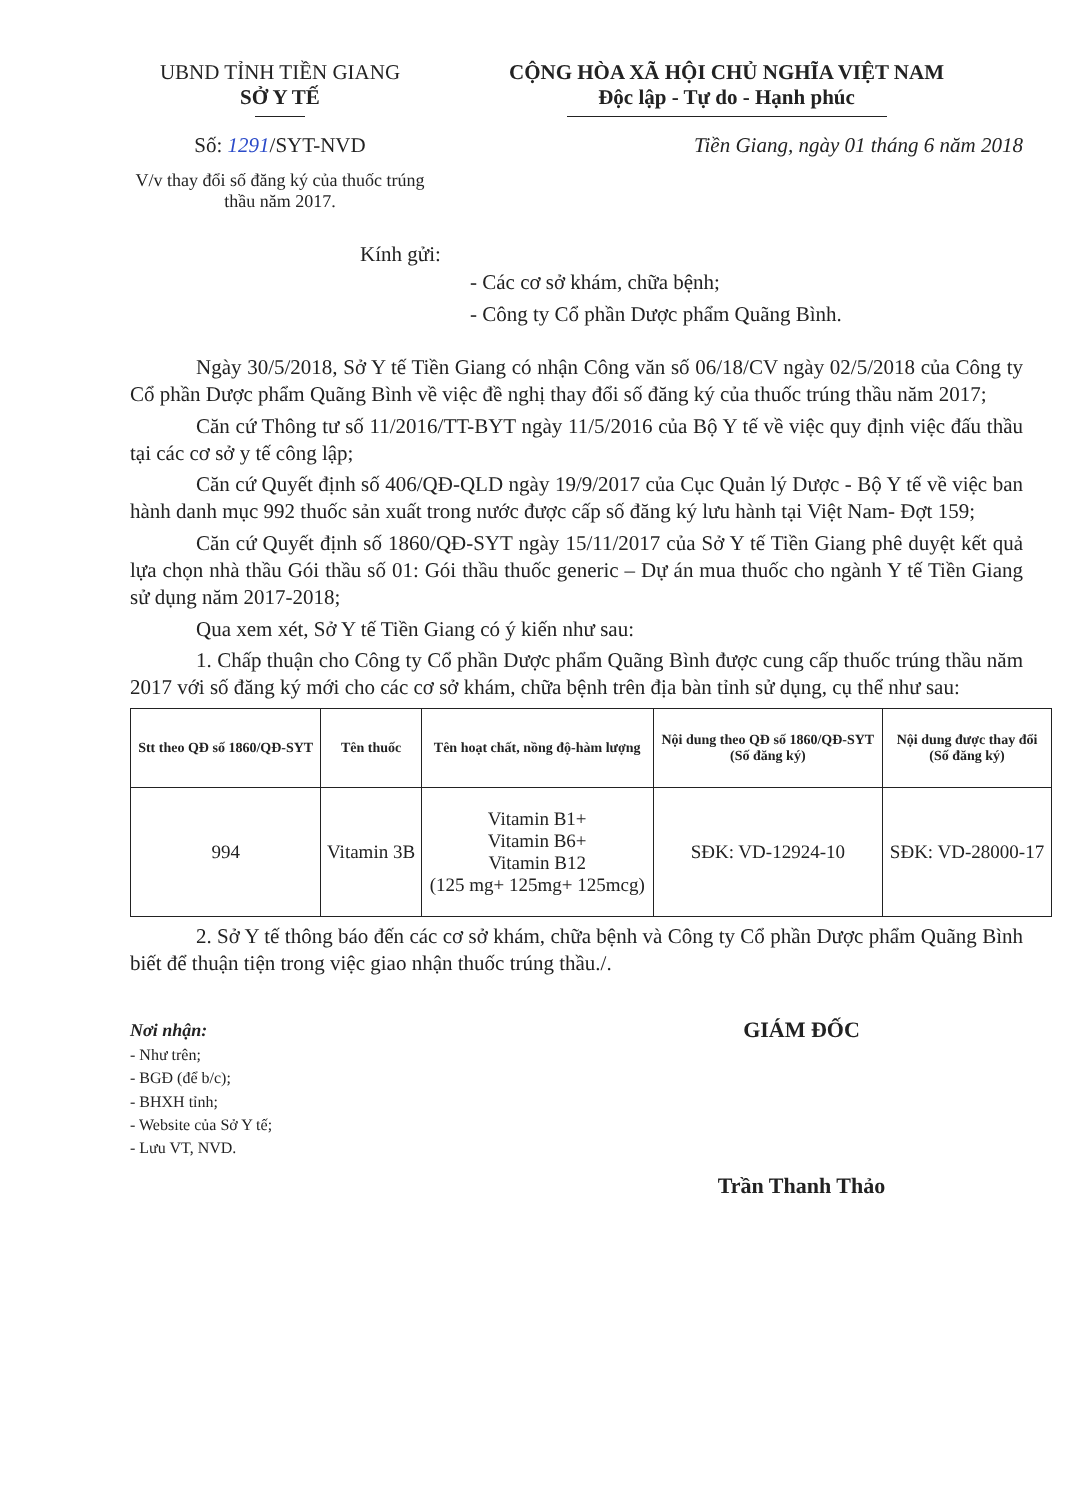UBND TỈNH TIỀN GIANG
SỞ Y TẾ
Số: 1291/SYT-NVD
V/v thay đổi số đăng ký của thuốc trúng thầu năm 2017.
CỘNG HÒA XÃ HỘI CHỦ NGHĨA VIỆT NAM
Độc lập - Tự do - Hạnh phúc
Tiền Giang, ngày 01 tháng 6 năm 2018
Kính gửi:
- Các cơ sở khám, chữa bệnh;
- Công ty Cổ phần Dược phẩm Quãng Bình.
Ngày 30/5/2018, Sở Y tế Tiền Giang có nhận Công văn số 06/18/CV ngày 02/5/2018 của Công ty Cổ phần Dược phẩm Quãng Bình về việc đề nghị thay đổi số đăng ký của thuốc trúng thầu năm 2017;
Căn cứ Thông tư số 11/2016/TT-BYT ngày 11/5/2016 của Bộ Y tế về việc quy định việc đấu thầu tại các cơ sở y tế công lập;
Căn cứ Quyết định số 406/QĐ-QLD ngày 19/9/2017 của Cục Quản lý Dược - Bộ Y tế về việc ban hành danh mục 992 thuốc sản xuất trong nước được cấp số đăng ký lưu hành tại Việt Nam- Đợt 159;
Căn cứ Quyết định số 1860/QĐ-SYT ngày 15/11/2017 của Sở Y tế Tiền Giang phê duyệt kết quả lựa chọn nhà thầu Gói thầu số 01: Gói thầu thuốc generic – Dự án mua thuốc cho ngành Y tế Tiền Giang sử dụng năm 2017-2018;
Qua xem xét, Sở Y tế Tiền Giang có ý kiến như sau:
1. Chấp thuận cho Công ty Cổ phần Dược phẩm Quãng Bình được cung cấp thuốc trúng thầu năm 2017 với số đăng ký mới cho các cơ sở khám, chữa bệnh trên địa bàn tỉnh sử dụng, cụ thể như sau:
| Stt theo QĐ số 1860/QĐ-SYT | Tên thuốc | Tên hoạt chất, nồng độ-hàm lượng | Nội dung theo QĐ số 1860/QĐ-SYT (Số đăng ký) | Nội dung được thay đổi (Số đăng ký) |
| --- | --- | --- | --- | --- |
| 994 | Vitamin 3B | Vitamin B1+ Vitamin B6+ Vitamin B12 (125 mg+ 125mg+ 125mcg) | SĐK: VD-12924-10 | SĐK: VD-28000-17 |
2. Sở Y tế thông báo đến các cơ sở khám, chữa bệnh và Công ty Cổ phần Dược phẩm Quãng Bình biết để thuận tiện trong việc giao nhận thuốc trúng thầu./.
Nơi nhận:
- Như trên;
- BGĐ (để b/c);
- BHXH tỉnh;
- Website của Sở Y tế;
- Lưu VT, NVD.
GIÁM ĐỐC
Trần Thanh Thảo